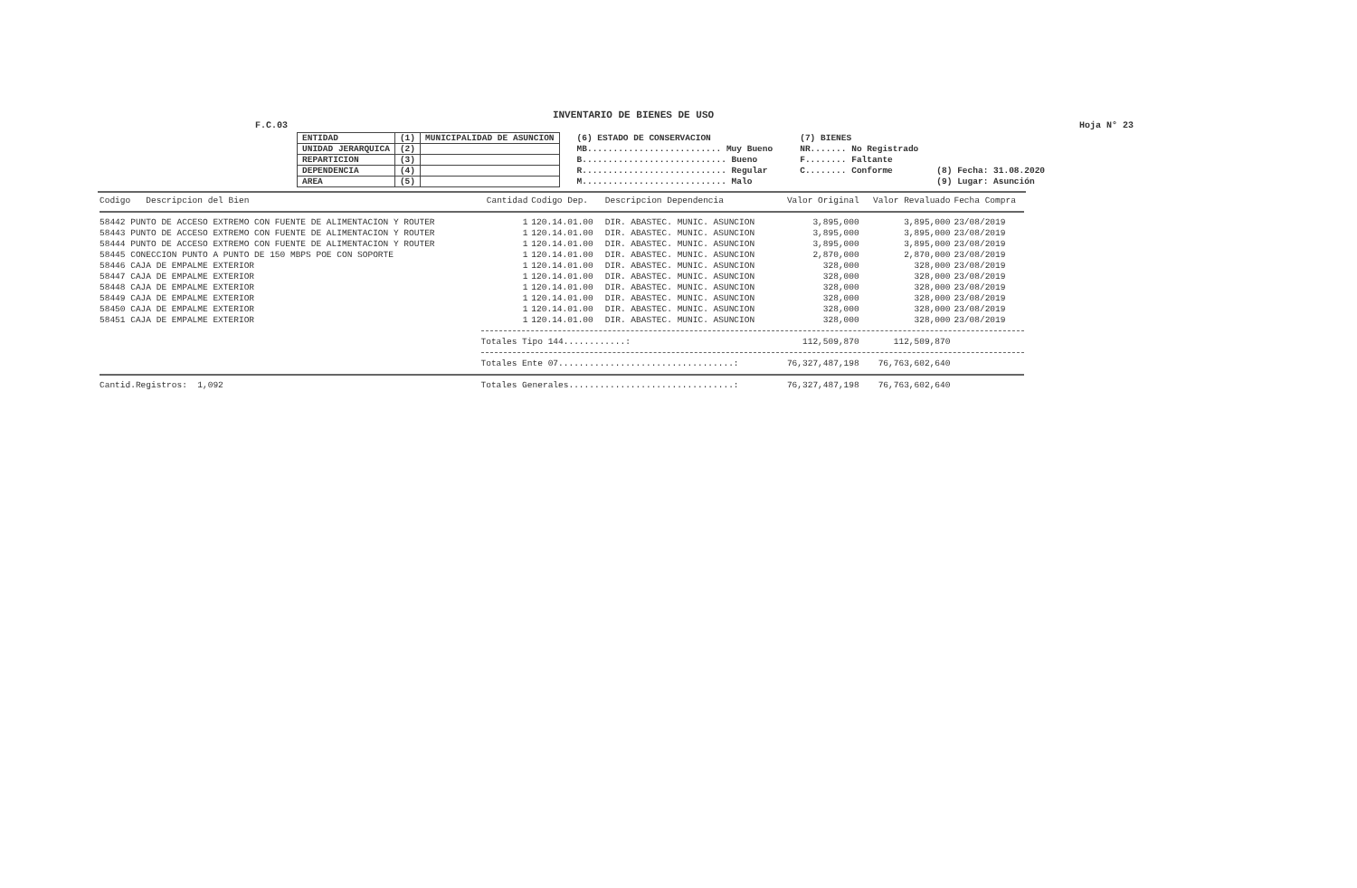INVENTARIO DE BIENES DE USO
F.C.03 Hoja N° 23
| ENTIDAD | (1) | MUNICIPALIDAD DE ASUNCION |
| UNIDAD JERARQUICA | (2) | |
| REPARTICION | (3) | |
| DEPENDENCIA | (4) | |
| AREA | (5) | |
| (6) ESTADO DE CONSERVACION |
| MB.......................... Muy Bueno |
| B............................ Bueno |
| R............................ Regular |
| M............................ Malo |
| (7) BIENES |
| NR....... No Registrado |
| F........ Faltante |
| C........ Conforme |
| (8) Fecha: 31.08.2020 |
| (9) Lugar: Asunción |
| Codigo Descripcion del Bien | Cantidad | Codigo Dep. | Descripcion Dependencia | Valor Original | Valor Revaluado | Fecha Compra |
| --- | --- | --- | --- | --- | --- | --- |
| 58442 PUNTO DE ACCESO EXTREMO CON FUENTE DE ALIMENTACION Y ROUTER | 1 | 120.14.01.00 | DIR. ABASTEC. MUNIC. ASUNCION | 3,895,000 | 3,895,000 | 23/08/2019 |
| 58443 PUNTO DE ACCESO EXTREMO CON FUENTE DE ALIMENTACION Y ROUTER | 1 | 120.14.01.00 | DIR. ABASTEC. MUNIC. ASUNCION | 3,895,000 | 3,895,000 | 23/08/2019 |
| 58444 PUNTO DE ACCESO EXTREMO CON FUENTE DE ALIMENTACION Y ROUTER | 1 | 120.14.01.00 | DIR. ABASTEC. MUNIC. ASUNCION | 3,895,000 | 3,895,000 | 23/08/2019 |
| 58445 CONECCION PUNTO A PUNTO DE 150 MBPS POE CON SOPORTE | 1 | 120.14.01.00 | DIR. ABASTEC. MUNIC. ASUNCION | 2,870,000 | 2,870,000 | 23/08/2019 |
| 58446 CAJA DE EMPALME EXTERIOR | 1 | 120.14.01.00 | DIR. ABASTEC. MUNIC. ASUNCION | 328,000 | 328,000 | 23/08/2019 |
| 58447 CAJA DE EMPALME EXTERIOR | 1 | 120.14.01.00 | DIR. ABASTEC. MUNIC. ASUNCION | 328,000 | 328,000 | 23/08/2019 |
| 58448 CAJA DE EMPALME EXTERIOR | 1 | 120.14.01.00 | DIR. ABASTEC. MUNIC. ASUNCION | 328,000 | 328,000 | 23/08/2019 |
| 58449 CAJA DE EMPALME EXTERIOR | 1 | 120.14.01.00 | DIR. ABASTEC. MUNIC. ASUNCION | 328,000 | 328,000 | 23/08/2019 |
| 58450 CAJA DE EMPALME EXTERIOR | 1 | 120.14.01.00 | DIR. ABASTEC. MUNIC. ASUNCION | 328,000 | 328,000 | 23/08/2019 |
| 58451 CAJA DE EMPALME EXTERIOR | 1 | 120.14.01.00 | DIR. ABASTEC. MUNIC. ASUNCION | 328,000 | 328,000 | 23/08/2019 |
| | Totales Tipo 144............: | | | 112,509,870 | 112,509,870 | |
| | Totales Ente 07..................................: | | | 76,327,487,198 | 76,763,602,640 | |
| Cantid.Registros: 1,092 | Totales Generales................................: | | | 76,327,487,198 | 76,763,602,640 | |